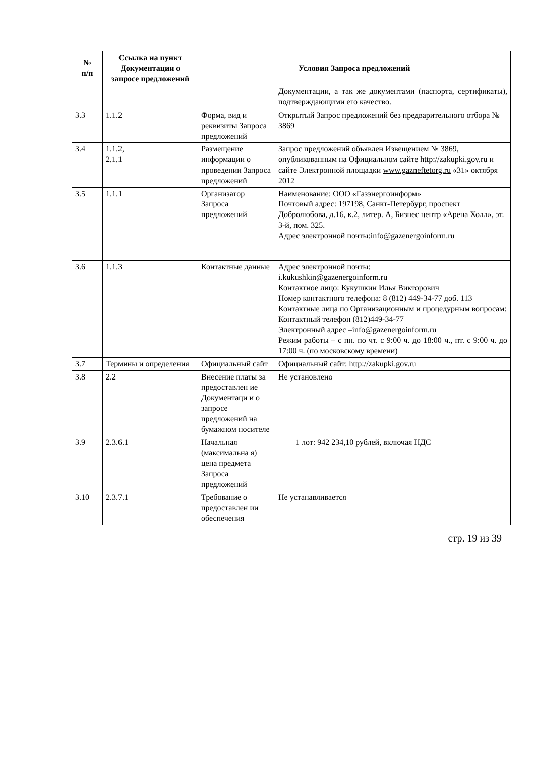| № п/п | Ссылка на пункт Документации о запросе предложений | Условия Запроса предложений | |
| --- | --- | --- | --- |
| | | | Документации, а так же документами (паспорта, сертификаты), подтверждающими его качество. |
| 3.3 | 1.1.2 | Форма, вид и реквизиты Запроса предложений | Открытый Запрос предложений без предварительного отбора № 3869 |
| 3.4 | 1.1.2, 2.1.1 | Размещение информации о проведении Запроса предложений | Запрос предложений объявлен Извещением № 3869, опубликованным на Официальном сайте http://zakupki.gov.ru и сайте Электронной площадки www.gazneftetorg.ru «31» октября 2012 |
| 3.5 | 1.1.1 | Организатор Запроса предложений | Наименование: ООО «Газэнергоинформ» Почтовый адрес: 197198, Санкт-Петербург, проспект Добролюбова, д.16, к.2, литер. А, Бизнес центр «Арена Холл», эт. 3-й, пом. 325. Адрес электронной почты:info@gazenergoinform.ru |
| 3.6 | 1.1.3 | Контактные данные | Адрес электронной почты: i.kukushkin@gazenergoinform.ru Контактное лицо: Кукушкин Илья Викторович Номер контактного телефона: 8 (812) 449-34-77 доб. 113 Контактные лица по Организационным и процедурным вопросам: Контактный телефон (812)449-34-77 Электронный адрес –info@gazenergoinform.ru Режим работы – с пн. по чт. с 9:00 ч. до 18:00 ч., пт. с 9:00 ч. до 17:00 ч. (по московскому времени) |
| 3.7 | Термины и определения | Официальный сайт | Официальный сайт: http://zakupki.gov.ru |
| 3.8 | 2.2 | Внесение платы за предоставлен ие Документаци и о запросе предложений на бумажном носителе | Не установлено |
| 3.9 | 2.3.6.1 | Начальная (максимальна я) цена предмета Запроса предложений | 1 лот: 942 234,10 рублей, включая НДС |
| 3.10 | 2.3.7.1 | Требование о предоставлен ии обеспечения | Не устанавливается |
стр. 19 из 39